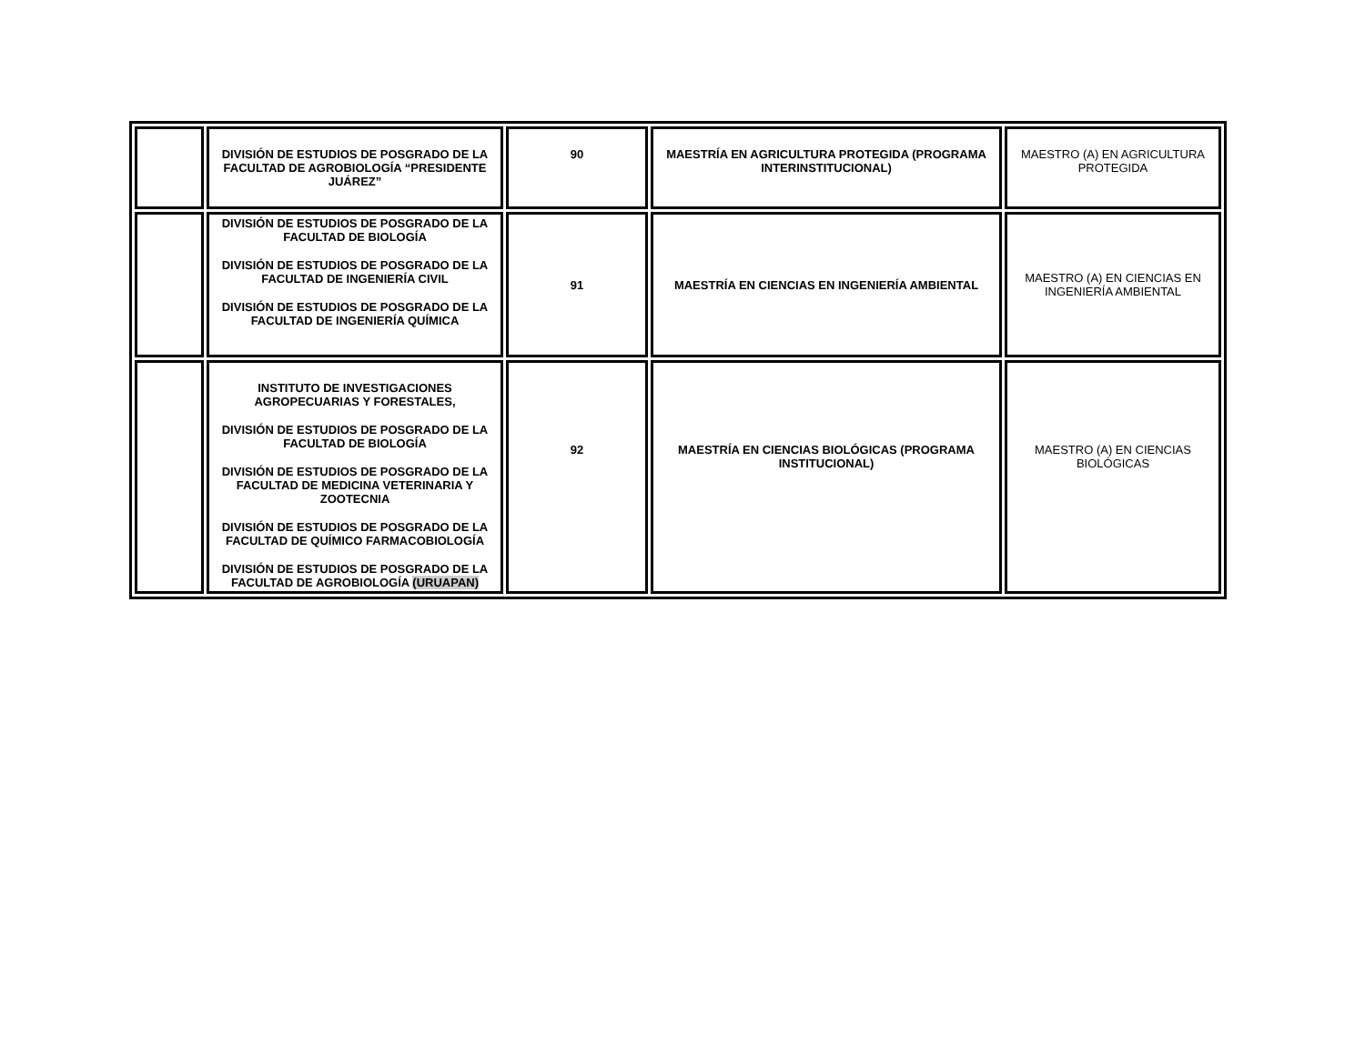| | DIVISIÓN DE ESTUDIOS DE POSGRADO DE LA FACULTAD DE AGROBIOLOGÍA “PRESIDENTE JUÁREZ” | 90 | MAESTRÍA EN AGRICULTURA PROTEGIDA (PROGRAMA INTERINSTITUCIONAL) | MAESTRO (A) EN AGRICULTURA PROTEGIDA |
| | DIVISIÓN DE ESTUDIOS DE POSGRADO DE LA FACULTAD DE BIOLOGÍA DIVISIÓN DE ESTUDIOS DE POSGRADO DE LA FACULTAD DE INGENIERÍA CIVIL DIVISIÓN DE ESTUDIOS DE POSGRADO DE LA FACULTAD DE INGENIERÍA QUÍMICA | 91 | MAESTRÍA EN CIENCIAS EN INGENIERÍA AMBIENTAL | MAESTRO (A) EN CIENCIAS EN INGENIERÍA AMBIENTAL |
| | INSTITUTO DE INVESTIGACIONES AGROPECUARIAS Y FORESTALES, DIVISIÓN DE ESTUDIOS DE POSGRADO DE LA FACULTAD DE BIOLOGÍA DIVISIÓN DE ESTUDIOS DE POSGRADO DE LA FACULTAD DE MEDICINA VETERINARIA Y ZOOTECNIA DIVISIÓN DE ESTUDIOS DE POSGRADO DE LA FACULTAD DE QUÍMICO FARMACOBIOLOGÍA DIVISIÓN DE ESTUDIOS DE POSGRADO DE LA FACULTAD DE AGROBIOLOGÍA (URUAPAN) | 92 | MAESTRÍA EN CIENCIAS BIOLÓGICAS (PROGRAMA INSTITUCIONAL) | MAESTRO (A) EN CIENCIAS BIOLÓGICAS |